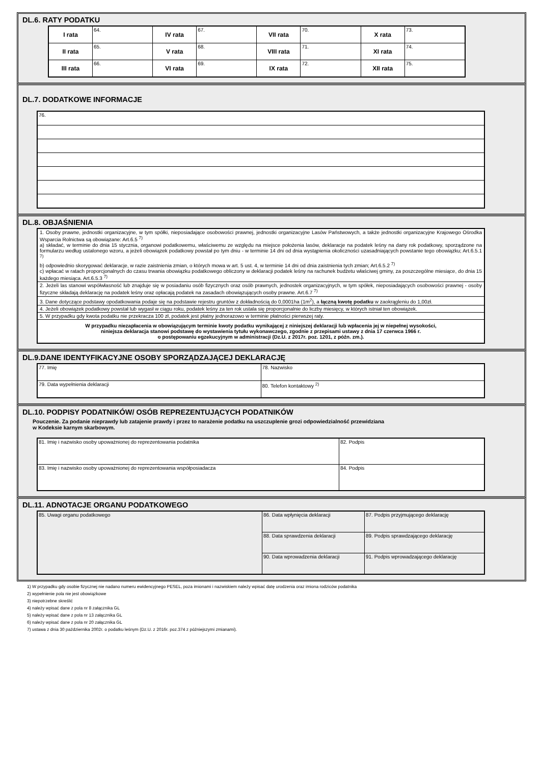DL.6. RATY PODATKU
| I rata | 64. | IV rata | 67. | VII rata | 70. | X rata | 73. |
| II rata | 65. | V rata | 68. | VIII rata | 71. | XI rata | 74. |
| III rata | 66. | VI rata | 69. | IX rata | 72. | XII rata | 75. |
DL.7. DODATKOWE INFORMACJE
| 76. |
DL.8. OBJAŚNIENIA
| 1. Osoby prawne, jednostki organizacyjne, w tym spółki, nieposiadające osobowości prawnej, jednostki organizacyjne Lasów Państwowych, a także jednostki organizacyjne Krajowego Ośrodka Wsparcia Rolnictwa są obowiązane: Art.6.5 <sup>7)</sup> a) składać, w terminie do dnia 15 stycznia, organowi podatkowemu, właściwemu ze względu na miejsce położenia lasów, deklaracje na podatek leśny na dany rok podatkowy, sporządzone na formularzu według ustalonego wzoru, a jeżeli obowiązek podatkowy powstał po tym dniu - w terminie 14 dni od dnia wystąpienia okoliczności uzasadniających powstanie tego obowiązku; Art.6.5.1 <sup>7)</sup> b) odpowiednio skorygować deklaracje, w razie zaistnienia zmian, o których mowa w art. 5 ust. 4, w terminie 14 dni od dnia zaistnienia tych zmian; Art.6.5.2 <sup>7)</sup> c) wpłacać w ratach proporcjonalnych do czasu trwania obowiązku podatkowego obliczony w deklaracji podatek leśny na rachunek budżetu właściwej gminy, za poszczególne miesiące, do dnia 15 każdego miesiąca. Art.6.5.3 <sup>7)</sup> |
| 2. Jeżeli las stanowi współwłasność lub znajduje się w posiadaniu osób fizycznych oraz osób prawnych, jednostek organizacyjnych, w tym spółek, nieposiadających osobowości prawnej - osoby fizyczne składają deklarację na podatek leśny oraz opłacają podatek na zasadach obowiązujących osoby prawne. Art.6.7 <sup>7)</sup> |
| 3. Dane dotyczące podstawy opodatkowania podaje się na podstawie rejestru gruntów z dokładnością do 0,0001ha (1m<sup>2</sup>), a łączną kwotę podatku w zaokrągleniu do 1,00zł. |
| 4. Jeżeli obowiązek podatkowy powstał lub wygasł w ciągu roku, podatek leśny za ten rok ustala się proporcjonalnie do liczby miesięcy, w których istniał ten obowiązek. |
| 5. W przypadku gdy kwota podatku nie przekracza 100 zł, podatek jest płatny jednorazowo w terminie płatności pierwszej raty. |
| W przypadku niezapłacenia w obowiązującym terminie kwoty podatku wynikającej z niniejszej deklaracji lub wpłacenia jej w niepełnej wysokości, niniejsza deklaracja stanowi podstawę do wystawienia tytułu wykonawczego, zgodnie z przepisami ustawy z dnia 17 czerwca 1966 r. o postępowaniu egzekucyjnym w administracji (Dz.U. z 2017r. poz. 1201, z późn. zm.). |
DL.9.DANE IDENTYFIKACYJNE OSOBY SPORZĄDZAJĄCEJ DEKLARACJĘ
| 77. Imię | 78. Nazwisko |
| 79. Data wypełnienia deklaracji | 80. Telefon kontaktowy <sup>2)</sup> |
DL.10. PODPISY PODATNIKÓW/ OSÓB REPREZENTUJĄCYCH PODATNIKÓW
Pouczenie. Za podanie nieprawdy lub zatajenie prawdy i przez to narażenie podatku na uszczuplenie grozi odpowiedzialność przewidziana
w Kodeksie karnym skarbowym.
| 81. Imię i nazwisko osoby upoważnionej do reprezentowania podatnika | 82. Podpis |
| 83. Imię i nazwisko osoby upoważnionej do reprezentowania współposiadacza | 84. Podpis |
DL.11. ADNOTACJE ORGANU PODATKOWEGO
| 85. Uwagi organu podatkowego | 86. Data wpłynięcia deklaracji | 87. Podpis przyjmującego deklarację |
| | 88. Data sprawdzenia deklaracji | 89. Podpis sprawdzającego deklarację |
| | 90. Data wprowadzenia deklaracji | 91. Podpis wprowadzającego deklarację |
1) W przypadku gdy osobie fizycznej nie nadano numeru ewidencyjnego PESEL, poza imionami i nazwiskiem należy wpisać datę urodzenia oraz imiona rodziców podatnika
2) wypełnienie pola nie jest obowiązkowe
3) niepotrzebne skreślić
4) należy wpisać dane z pola nr 8 załącznika GL
5) należy wpisać dane z pola nr 13 załącznika GL
6) należy wpisać dane z pola nr 20 załącznika GL
7) ustawa z dnia 30 października 2002r. o podatku leśnym (Dz.U. z 2016r. poz.374 z późniejszymi zmianami).